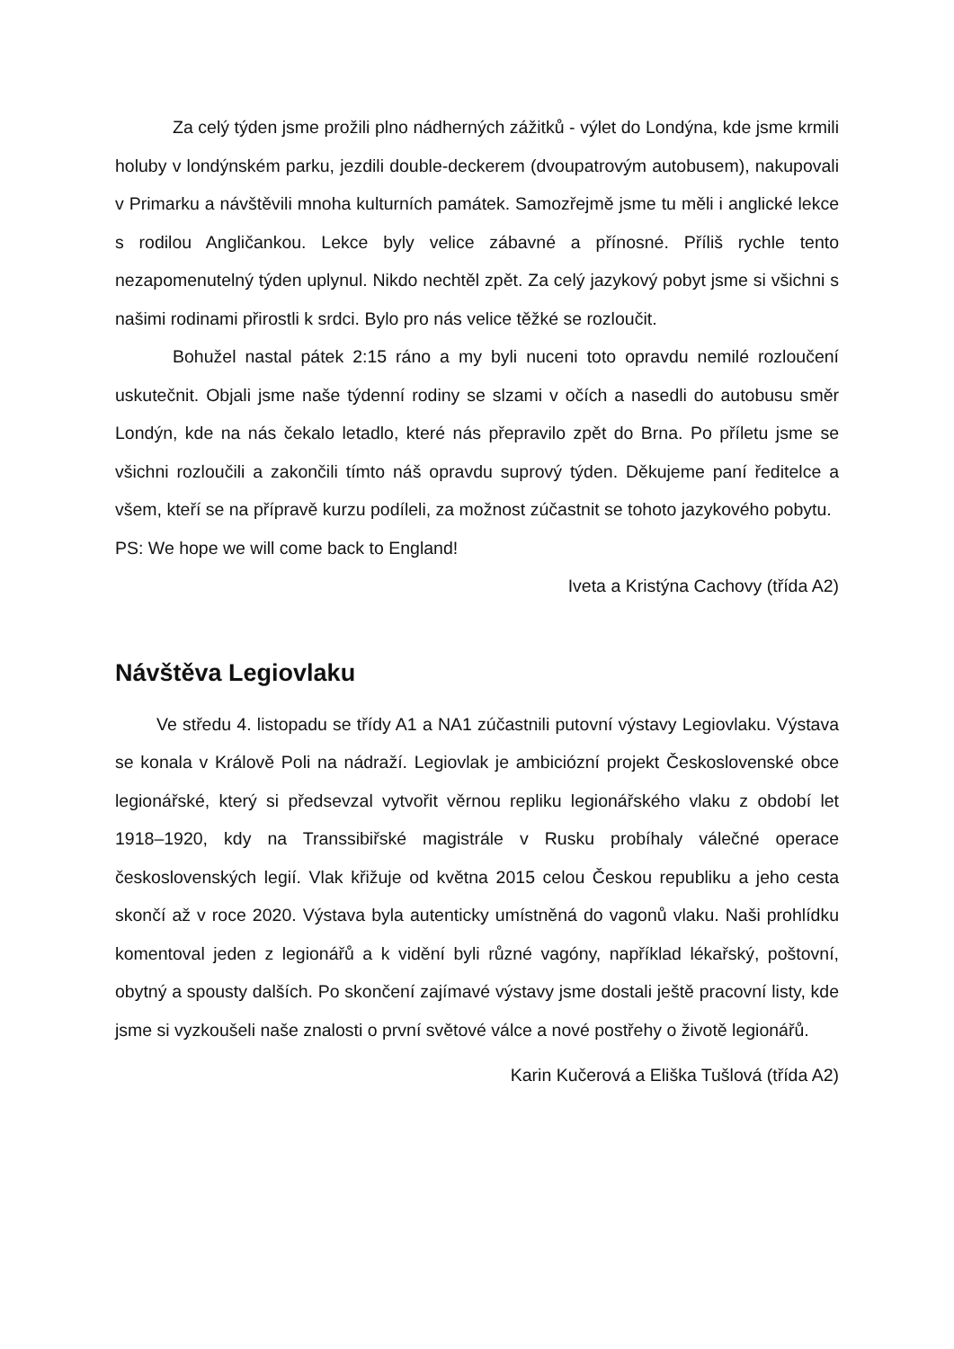Za celý týden jsme prožili plno nádherných zážitků - výlet do Londýna, kde jsme krmili holuby v londýnském parku, jezdili double-deckerem (dvoupatrovým autobusem), nakupovali v Primarku a návštěvili mnoha kulturních památek. Samozřejmě jsme tu měli i anglické lekce s rodilou Angličankou. Lekce byly velice zábavné a přínosné. Příliš rychle tento nezapomenutelný týden uplynul. Nikdo nechtěl zpět. Za celý jazykový pobyt jsme si všichni s našimi rodinami přirostli k srdci. Bylo pro nás velice těžké se rozloučit.
Bohužel nastal pátek 2:15 ráno a my byli nuceni toto opravdu nemilé rozloučení uskutečnit. Objali jsme naše týdenní rodiny se slzami v očích a nasedli do autobusu směr Londýn, kde na nás čekalo letadlo, které nás přepravilo zpět do Brna. Po příletu jsme se všichni rozloučili a zakončili tímto náš opravdu suprový týden. Děkujeme paní ředitelce a všem, kteří se na přípravě kurzu podíleli, za možnost zúčastnit se tohoto jazykového pobytu.
PS: We hope we will come back to England!
Iveta a Kristýna Cachovy (třída A2)
Návštěva Legiovlaku
Ve středu 4. listopadu se třídy A1 a NA1 zúčastnili putovní výstavy Legiovlaku. Výstava se konala v Králově Poli na nádraží. Legiovlak je ambiciózní projekt Československé obce legionářské, který si předsevzal vytvořit věrnou repliku legionářského vlaku z období let 1918–1920, kdy na Transsibiřské magistrále v Rusku probíhaly válečné operace československých legií. Vlak křižuje od května 2015 celou Českou republiku a jeho cesta skončí až v roce 2020. Výstava byla autenticky umístněná do vagonů vlaku. Naši prohlídku komentoval jeden z legionářů a k vidění byli různé vagóny, například lékařský, poštovní, obytný a spousty dalších. Po skončení zajímavé výstavy jsme dostali ještě pracovní listy, kde jsme si vyzkoušeli naše znalosti o první světové válce a nové postřehy o životě legionářů.
Karin Kučerová a Eliška Tušlová (třída A2)